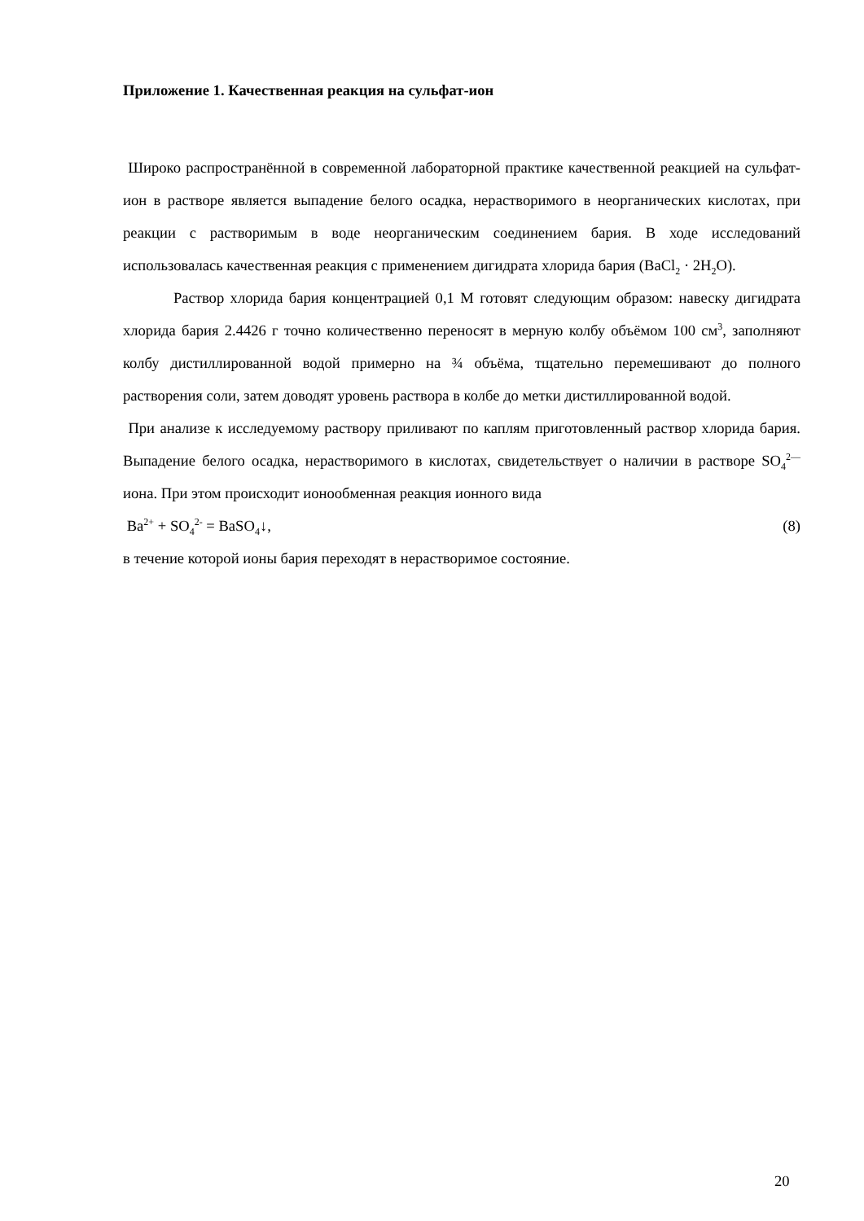Приложение 1. Качественная реакция на сульфат-ион
Широко распространённой в современной лабораторной практике качественной реакцией на сульфат-ион в растворе является выпадение белого осадка, нерастворимого в неорганических кислотах, при реакции с растворимым в воде неорганическим соединением бария. В ходе исследований использовалась качественная реакция с применением дигидрата хлорида бария (BaCl<sub>2</sub> · 2H<sub>2</sub>O).
Раствор хлорида бария концентрацией 0,1 М готовят следующим образом: навеску дигидрата хлорида бария 2.4426 г точно количественно переносят в мерную колбу объёмом 100 см<sup>3</sup>, заполняют колбу дистиллированной водой примерно на ¾ объёма, тщательно перемешивают до полного растворения соли, затем доводят уровень раствора в колбе до метки дистиллированной водой.
При анализе к исследуемому раствору приливают по каплям приготовленный раствор хлорида бария. Выпадение белого осадка, нерастворимого в кислотах, свидетельствует о наличии в растворе SO<sub>4</sub><sup>2—</sup>иона. При этом происходит ионообменная реакция ионного вида
Ba<sup>2+</sup> + SO<sub>4</sub><sup>2-</sup> = BaSO<sub>4</sub>↓, (8)
в течение которой ионы бария переходят в нерастворимое состояние.
20